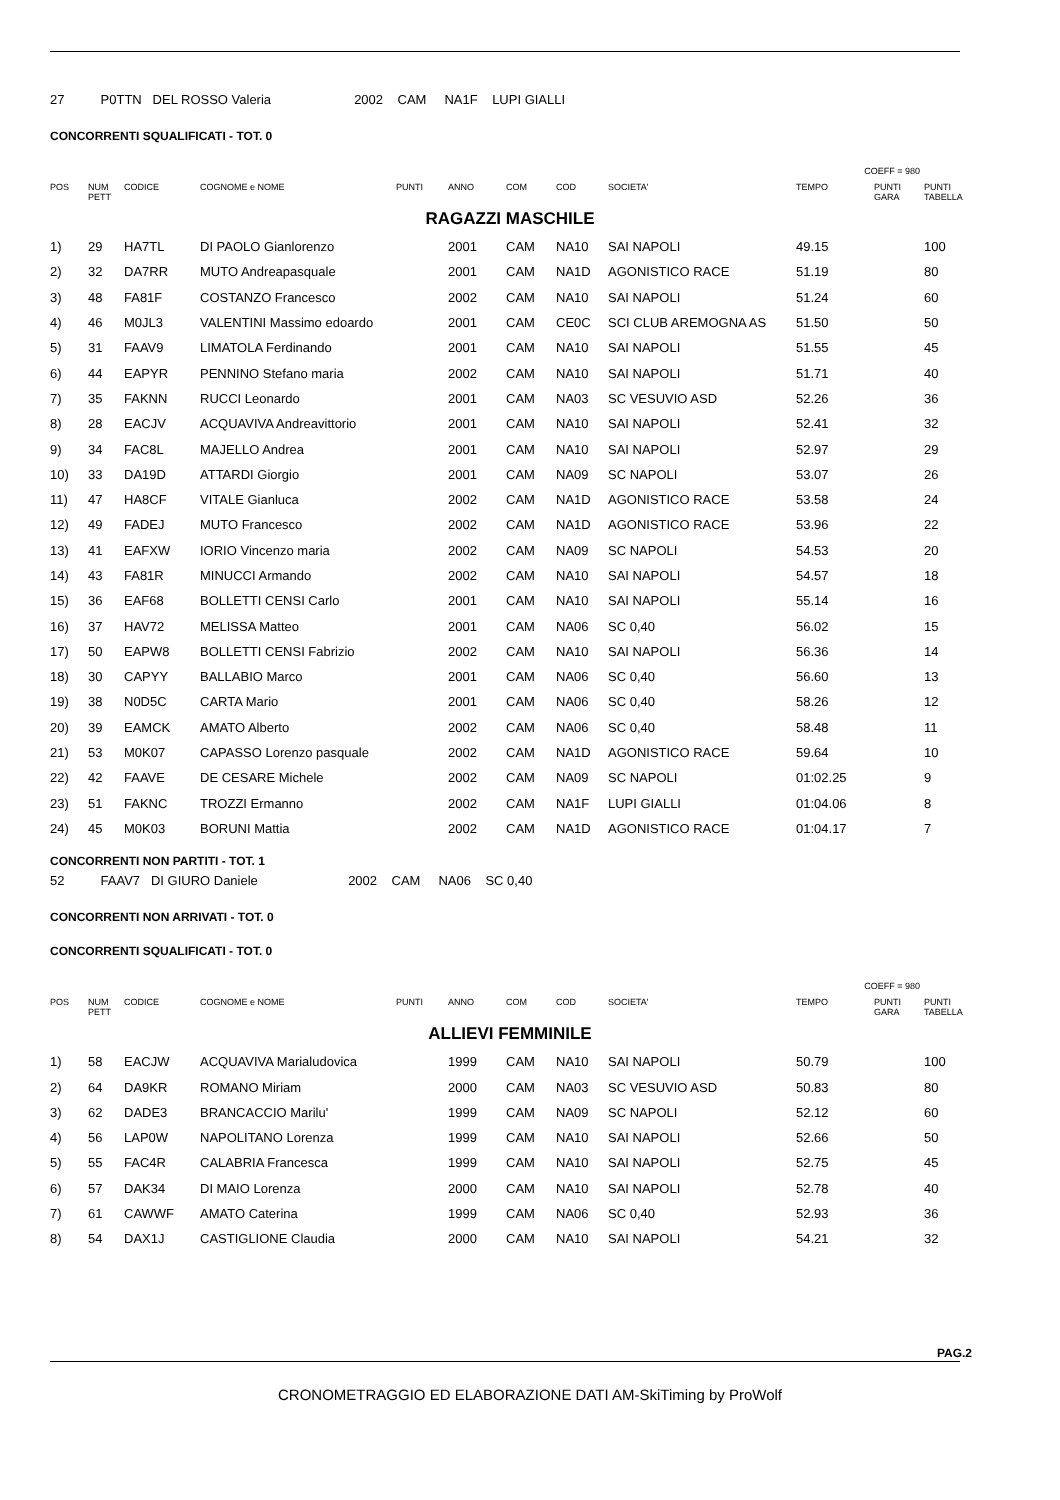27 P0TTN DEL ROSSO Valeria 2002 CAM NA1F LUPI GIALLI
CONCORRENTI SQUALIFICATI - TOT. 0
COEFF = 980
| POS | NUM PETT | CODICE | COGNOME e NOME | PUNTI | ANNO | COM | COD | SOCIETA' | TEMPO | PUNTI GARA | PUNTI TABELLA |
| --- | --- | --- | --- | --- | --- | --- | --- | --- | --- | --- | --- |
| RAGAZZI MASCHILE | | | | | | | | | | | |
| 1) | 29 | HA7TL | DI PAOLO Gianlorenzo | | 2001 | CAM | NA10 | SAI NAPOLI | 49.15 | | 100 |
| 2) | 32 | DA7RR | MUTO Andreapasquale | | 2001 | CAM | NA1D | AGONISTICO RACE | 51.19 | | 80 |
| 3) | 48 | FA81F | COSTANZO Francesco | | 2002 | CAM | NA10 | SAI NAPOLI | 51.24 | | 60 |
| 4) | 46 | M0JL3 | VALENTINI Massimo edoardo | | 2001 | CAM | CE0C | SCI CLUB AREMOGNA AS | 51.50 | | 50 |
| 5) | 31 | FAAV9 | LIMATOLA Ferdinando | | 2001 | CAM | NA10 | SAI NAPOLI | 51.55 | | 45 |
| 6) | 44 | EAPYR | PENNINO Stefano maria | | 2002 | CAM | NA10 | SAI NAPOLI | 51.71 | | 40 |
| 7) | 35 | FAKNN | RUCCI Leonardo | | 2001 | CAM | NA03 | SC VESUVIO ASD | 52.26 | | 36 |
| 8) | 28 | EACJV | ACQUAVIVA Andreavittorio | | 2001 | CAM | NA10 | SAI NAPOLI | 52.41 | | 32 |
| 9) | 34 | FAC8L | MAJELLO Andrea | | 2001 | CAM | NA10 | SAI NAPOLI | 52.97 | | 29 |
| 10) | 33 | DA19D | ATTARDI Giorgio | | 2001 | CAM | NA09 | SC NAPOLI | 53.07 | | 26 |
| 11) | 47 | HA8CF | VITALE Gianluca | | 2002 | CAM | NA1D | AGONISTICO RACE | 53.58 | | 24 |
| 12) | 49 | FADEJ | MUTO Francesco | | 2002 | CAM | NA1D | AGONISTICO RACE | 53.96 | | 22 |
| 13) | 41 | EAFXW | IORIO Vincenzo maria | | 2002 | CAM | NA09 | SC NAPOLI | 54.53 | | 20 |
| 14) | 43 | FA81R | MINUCCI Armando | | 2002 | CAM | NA10 | SAI NAPOLI | 54.57 | | 18 |
| 15) | 36 | EAF68 | BOLLETTI CENSI Carlo | | 2001 | CAM | NA10 | SAI NAPOLI | 55.14 | | 16 |
| 16) | 37 | HAV72 | MELISSA Matteo | | 2001 | CAM | NA06 | SC 0,40 | 56.02 | | 15 |
| 17) | 50 | EAPW8 | BOLLETTI CENSI Fabrizio | | 2002 | CAM | NA10 | SAI NAPOLI | 56.36 | | 14 |
| 18) | 30 | CAPYY | BALLABIO Marco | | 2001 | CAM | NA06 | SC 0,40 | 56.60 | | 13 |
| 19) | 38 | N0D5C | CARTA Mario | | 2001 | CAM | NA06 | SC 0,40 | 58.26 | | 12 |
| 20) | 39 | EAMCK | AMATO Alberto | | 2002 | CAM | NA06 | SC 0,40 | 58.48 | | 11 |
| 21) | 53 | M0K07 | CAPASSO Lorenzo pasquale | | 2002 | CAM | NA1D | AGONISTICO RACE | 59.64 | | 10 |
| 22) | 42 | FAAVE | DE CESARE Michele | | 2002 | CAM | NA09 | SC NAPOLI | 01:02.25 | | 9 |
| 23) | 51 | FAKNC | TROZZI Ermanno | | 2002 | CAM | NA1F | LUPI GIALLI | 01:04.06 | | 8 |
| 24) | 45 | M0K03 | BORUNI Mattia | | 2002 | CAM | NA1D | AGONISTICO RACE | 01:04.17 | | 7 |
CONCORRENTI NON PARTITI - TOT. 1
52 FAAV7 DI GIURO Daniele 2002 CAM NA06 SC 0,40
CONCORRENTI NON ARRIVATI - TOT. 0
CONCORRENTI SQUALIFICATI - TOT. 0
COEFF = 980
| POS | NUM PETT | CODICE | COGNOME e NOME | PUNTI | ANNO | COM | COD | SOCIETA' | TEMPO | PUNTI GARA | PUNTI TABELLA |
| --- | --- | --- | --- | --- | --- | --- | --- | --- | --- | --- | --- |
| ALLIEVI FEMMINILE | | | | | | | | | | | |
| 1) | 58 | EACJW | ACQUAVIVA Marialudovica | | 1999 | CAM | NA10 | SAI NAPOLI | 50.79 | | 100 |
| 2) | 64 | DA9KR | ROMANO Miriam | | 2000 | CAM | NA03 | SC VESUVIO ASD | 50.83 | | 80 |
| 3) | 62 | DADE3 | BRANCACCIO Marilu' | | 1999 | CAM | NA09 | SC NAPOLI | 52.12 | | 60 |
| 4) | 56 | LAP0W | NAPOLITANO Lorenza | | 1999 | CAM | NA10 | SAI NAPOLI | 52.66 | | 50 |
| 5) | 55 | FAC4R | CALABRIA Francesca | | 1999 | CAM | NA10 | SAI NAPOLI | 52.75 | | 45 |
| 6) | 57 | DAK34 | DI MAIO Lorenza | | 2000 | CAM | NA10 | SAI NAPOLI | 52.78 | | 40 |
| 7) | 61 | CAWWF | AMATO Caterina | | 1999 | CAM | NA06 | SC 0,40 | 52.93 | | 36 |
| 8) | 54 | DAX1J | CASTIGLIONE Claudia | | 2000 | CAM | NA10 | SAI NAPOLI | 54.21 | | 32 |
PAG.2
CRONOMETRAGGIO ED ELABORAZIONE DATI AM-SkiTiming by ProWolf